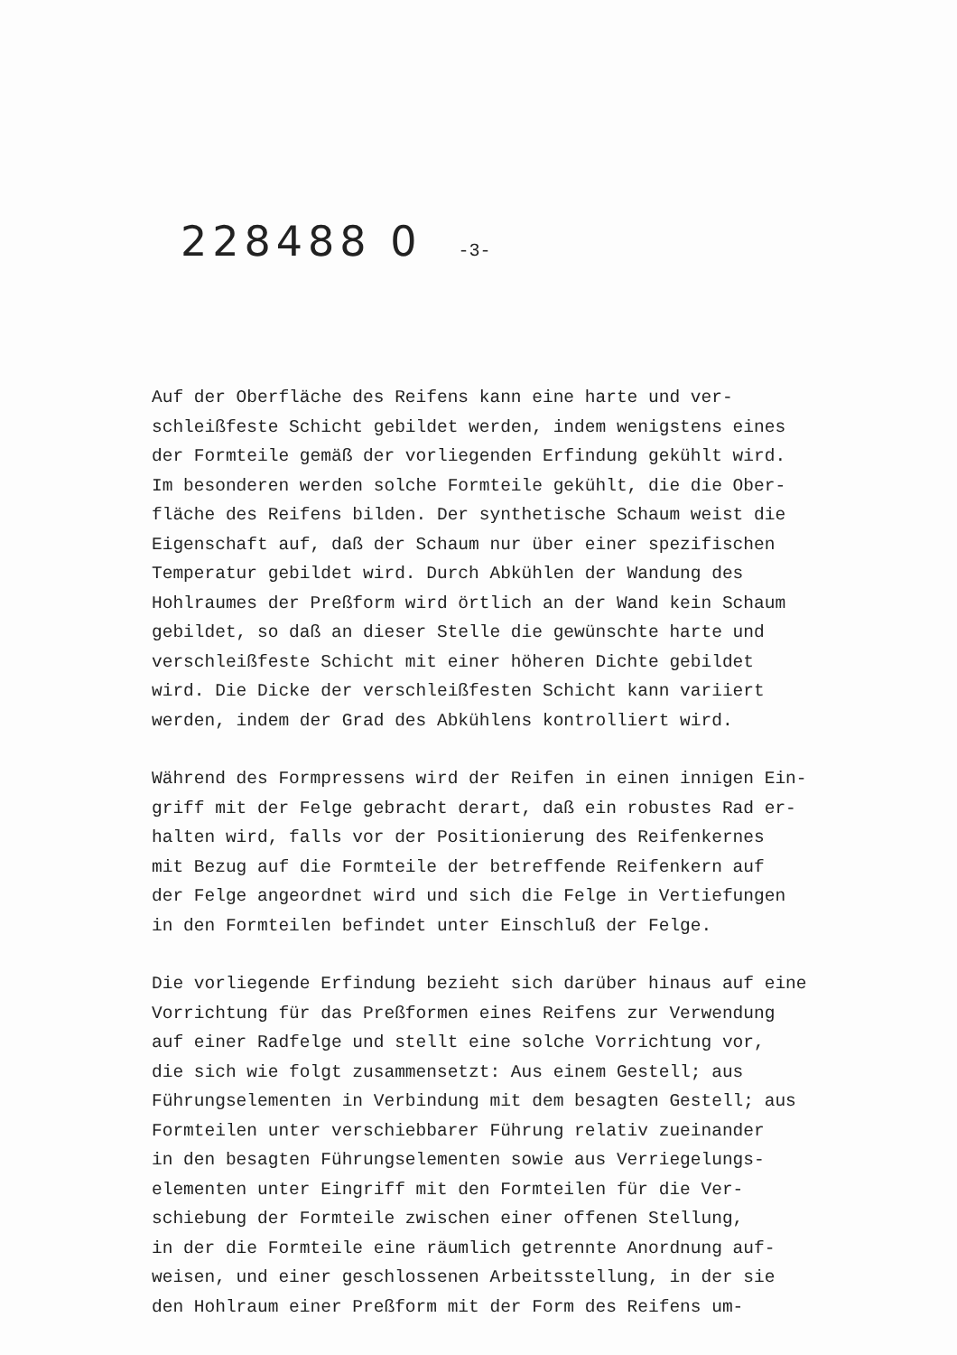228488 0 -3-
Auf der Oberfläche des Reifens kann eine harte und ver-
schleißfeste Schicht gebildet werden, indem wenigstens eines
der Formteile gemäß der vorliegenden Erfindung gekühlt wird.
Im besonderen werden solche Formteile gekühlt, die die Ober-
fläche des Reifens bilden. Der synthetische Schaum weist die
Eigenschaft auf, daß der Schaum nur über einer spezifischen
Temperatur gebildet wird. Durch Abkühlen der Wandung des
Hohlraumes der Preßform wird örtlich an der Wand kein Schaum
gebildet, so daß an dieser Stelle die gewünschte harte und
verschleißfeste Schicht mit einer höheren Dichte gebildet
wird. Die Dicke der verschleißfesten Schicht kann variiert
werden, indem der Grad des Abkühlens kontrolliert wird.
Während des Formpressens wird der Reifen in einen innigen Ein-
griff mit der Felge gebracht derart, daß ein robustes Rad er-
halten wird, falls vor der Positionierung des Reifenkernes
mit Bezug auf die Formteile der betreffende Reifenkern auf
der Felge angeordnet wird und sich die Felge in Vertiefungen
in den Formteilen befindet unter Einschluß der Felge.
Die vorliegende Erfindung bezieht sich darüber hinaus auf eine
Vorrichtung für das Preßformen eines Reifens zur Verwendung
auf einer Radfelge und stellt eine solche Vorrichtung vor,
die sich wie folgt zusammensetzt: Aus einem Gestell; aus
Führungselementen in Verbindung mit dem besagten Gestell; aus
Formteilen unter verschiebbarer Führung relativ zueinander
in den besagten Führungselementen sowie aus Verriegelungs-
elementen unter Eingriff mit den Formteilen für die Ver-
schiebung der Formteile zwischen einer offenen Stellung,
in der die Formteile eine räumlich getrennte Anordnung auf-
weisen, und einer geschlossenen Arbeitsstellung, in der sie
den Hohlraum einer Preßform mit der Form des Reifens um-